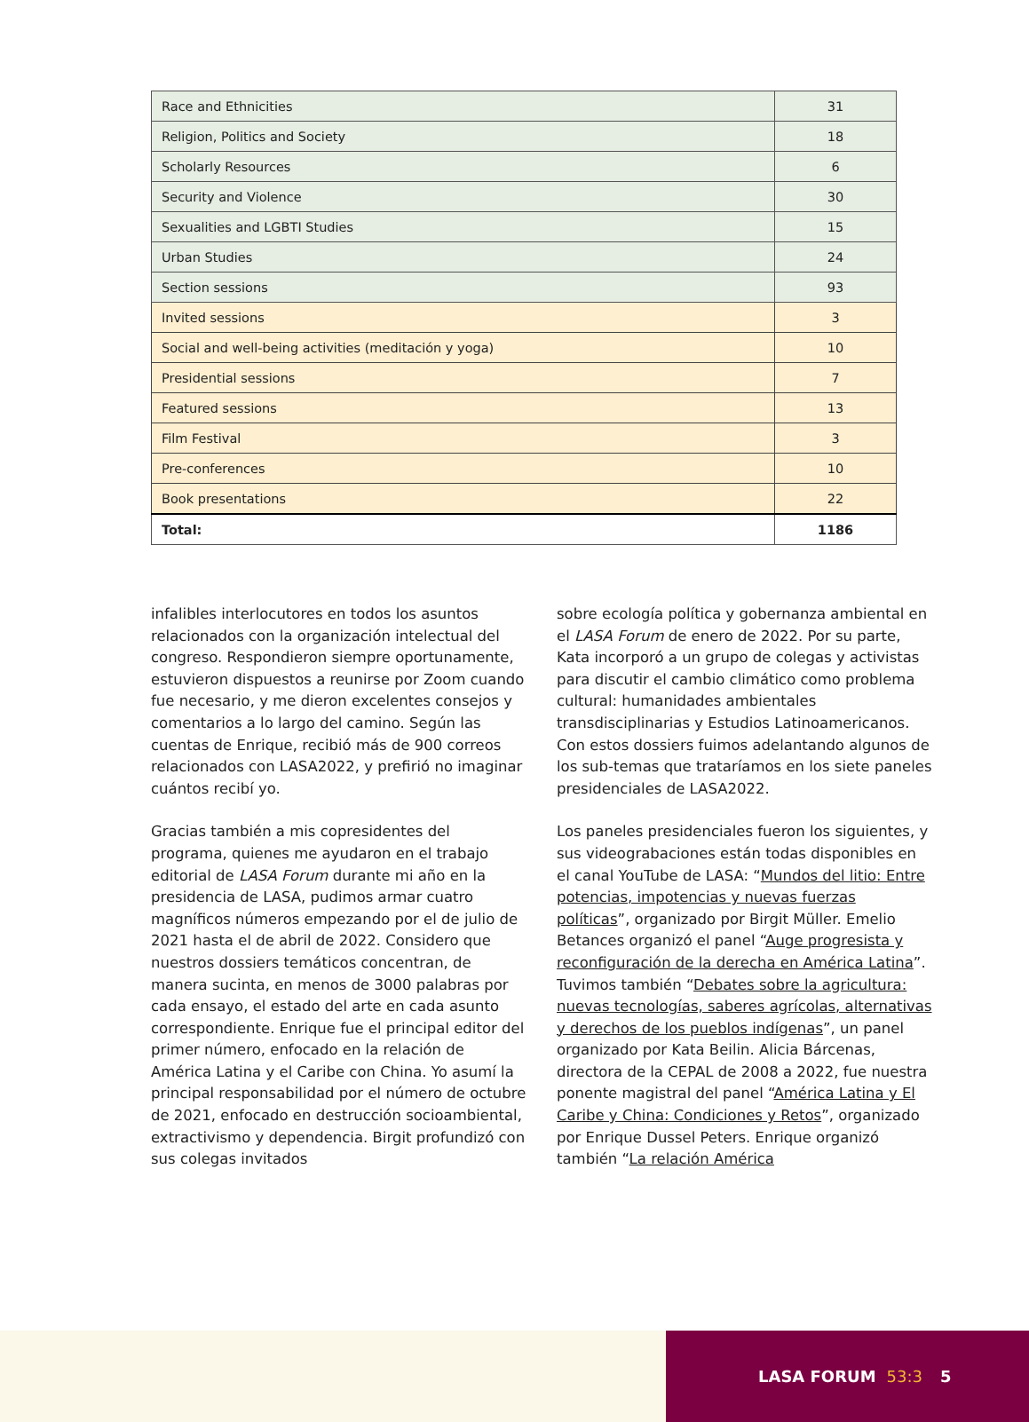| Race and Ethnicities | 31 |
| Religion, Politics and Society | 18 |
| Scholarly Resources | 6 |
| Security and Violence | 30 |
| Sexualities and LGBTI Studies | 15 |
| Urban Studies | 24 |
| Section sessions | 93 |
| Invited sessions | 3 |
| Social and well-being activities (meditación y yoga) | 10 |
| Presidential sessions | 7 |
| Featured sessions | 13 |
| Film Festival | 3 |
| Pre-conferences | 10 |
| Book presentations | 22 |
| Total: | 1186 |
infalibles interlocutores en todos los asuntos relacionados con la organización intelectual del congreso. Respondieron siempre oportunamente, estuvieron dispuestos a reunirse por Zoom cuando fue necesario, y me dieron excelentes consejos y comentarios a lo largo del camino. Según las cuentas de Enrique, recibió más de 900 correos relacionados con LASA2022, y prefirió no imaginar cuántos recibí yo.
Gracias también a mis copresidentes del programa, quienes me ayudaron en el trabajo editorial de LASA Forum durante mi año en la presidencia de LASA, pudimos armar cuatro magníficos números empezando por el de julio de 2021 hasta el de abril de 2022. Considero que nuestros dossiers temáticos concentran, de manera sucinta, en menos de 3000 palabras por cada ensayo, el estado del arte en cada asunto correspondiente. Enrique fue el principal editor del primer número, enfocado en la relación de América Latina y el Caribe con China. Yo asumí la principal responsabilidad por el número de octubre de 2021, enfocado en destrucción socioambiental, extractivismo y dependencia. Birgit profundizó con sus colegas invitados
sobre ecología política y gobernanza ambiental en el LASA Forum de enero de 2022. Por su parte, Kata incorporó a un grupo de colegas y activistas para discutir el cambio climático como problema cultural: humanidades ambientales transdisciplinarias y Estudios Latinoamericanos. Con estos dossiers fuimos adelantando algunos de los sub-temas que trataríamos en los siete paneles presidenciales de LASA2022.
Los paneles presidenciales fueron los siguientes, y sus videograbaciones están todas disponibles en el canal YouTube de LASA: “Mundos del litio: Entre potencias, impotencias y nuevas fuerzas políticas”, organizado por Birgit Müller. Emelio Betances organizó el panel “Auge progresista y reconfiguración de la derecha en América Latina”. Tuvimos también “Debates sobre la agricultura: nuevas tecnologías, saberes agrícolas, alternativas y derechos de los pueblos indígenas”, un panel organizado por Kata Beilin. Alicia Bárcenas, directora de la CEPAL de 2008 a 2022, fue nuestra ponente magistral del panel “América Latina y El Caribe y China: Condiciones y Retos”, organizado por Enrique Dussel Peters. Enrique organizó también “La relación América
LASA FORUM 53:3 5